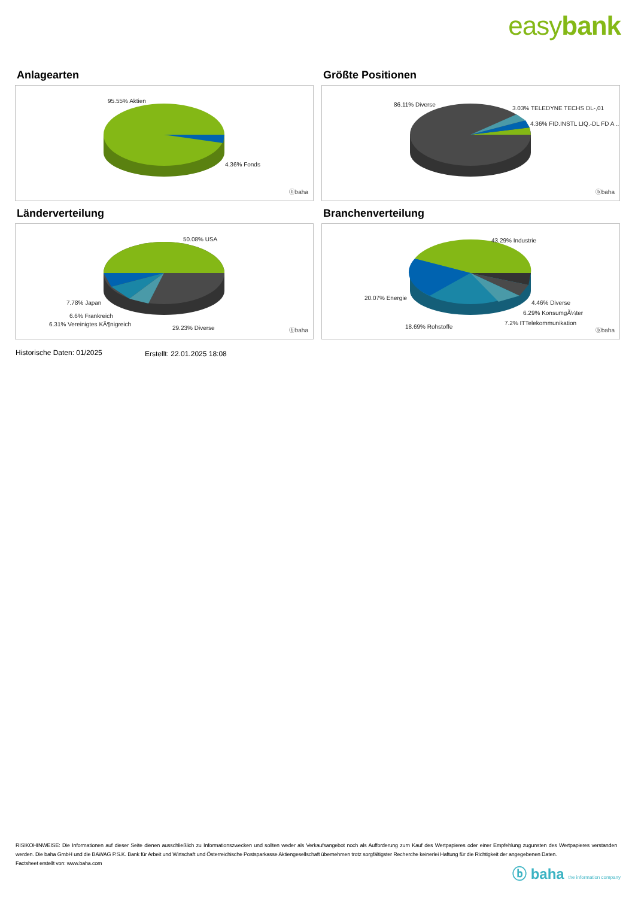easybank
Anlagearten
95.55% Aktien
4.36% Fonds
ⓑbaha
Größte Positionen
86.11% Diverse
3.03% TELEDYNE TECHS DL-,01
4.36% FID.INSTL LIQ.-DL FD A ..
ⓑbaha
Länderverteilung
50.08% USA
7.78% Japan
6.6% Frankreich
6.31% Vereinigtes KÃ¶nigreich
29.23% Diverse ⓑbaha
Branchenverteilung
43.29% Industrie
20.07% Energie
4.46% Diverse
6.29% KonsumgÃ¼ter
7.2% ITTelekommunikation
18.69% Rohstoffe
ⓑbaha
Historische Daten: 01/2025 Erstellt: 22.01.2025 18:08
RISIKOHINWEISE: Die Informationen auf dieser Seite dienen ausschließlich zu Informationszwecken und sollten weder als Verkaufsangebot noch als Aufforderung zum Kauf des Wertpapieres oder einer Empfehlung zugunsten des Wertpapieres verstanden werden. Die baha GmbH und die BAWAG P.S.K. Bank für Arbeit und Wirtschaft und Österreichische Postsparkasse Aktiengesellschaft übernehmen trotz sorgfältigster Recherche keinerlei Haftung für die Richtigkeit der angegebenen Daten.
Factsheet erstellt von: www.baha.com
ⓑ baha the information company